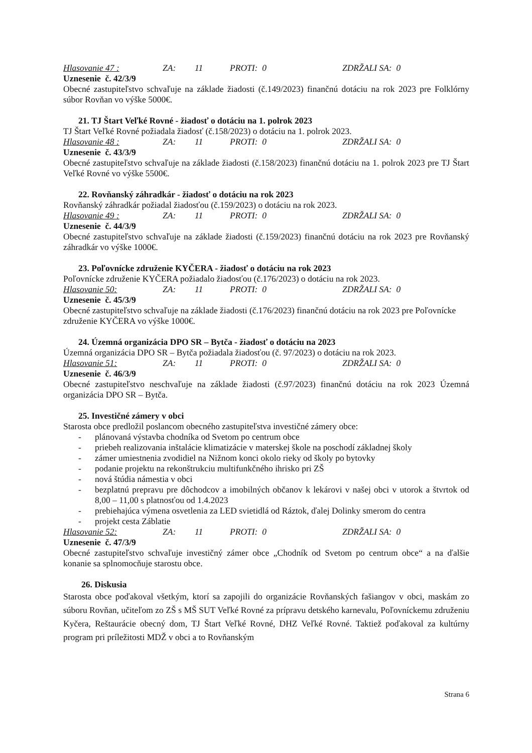Hlasovanie 47 : ZA: 11 PROTI: 0 ZDRŽALI SA: 0
Uznesenie č. 42/3/9
Obecné zastupiteľstvo schvaľuje na základe žiadosti (č.149/2023) finančnú dotáciu na rok 2023 pre Folklórny súbor Rovňan vo výške 5000€.
21. TJ Štart Veľké Rovné - žiadosť o dotáciu na 1. polrok 2023
TJ Štart Veľké Rovné požiadala žiadosť (č.158/2023) o dotáciu na 1. polrok 2023.
Hlasovanie 48 : ZA: 11 PROTI: 0 ZDRŽALI SA: 0
Uznesenie č. 43/3/9
Obecné zastupiteľstvo schvaľuje na základe žiadosti (č.158/2023) finančnú dotáciu na 1. polrok 2023 pre TJ Štart Veľké Rovné vo výške 5500€.
22. Rovňanský záhradkár - žiadosť o dotáciu na rok 2023
Rovňanský záhradkár požiadal žiadosťou (č.159/2023) o dotáciu na rok 2023.
Hlasovanie 49 : ZA: 11 PROTI: 0 ZDRŽALI SA: 0
Uznesenie č. 44/3/9
Obecné zastupiteľstvo schvaľuje na základe žiadosti (č.159/2023) finančnú dotáciu na rok 2023 pre Rovňanský záhradkár vo výške 1000€.
23. Poľovnícke združenie KYČERA - žiadosť o dotáciu na rok 2023
Poľovnícke združenie KYČERA požiadalo žiadosťou (č.176/2023) o dotáciu na rok 2023.
Hlasovanie 50: ZA: 11 PROTI: 0 ZDRŽALI SA: 0
Uznesenie č. 45/3/9
Obecné zastupiteľstvo schvaľuje na základe žiadosti (č.176/2023) finančnú dotáciu na rok 2023 pre Poľovnícke združenie KYČERA vo výške 1000€.
24. Územná organizácia DPO SR – Bytča - žiadosť o dotáciu na 2023
Územná organizácia DPO SR – Bytča požiadala žiadosťou (č. 97/2023) o dotáciu na rok 2023.
Hlasovanie 51: ZA: 11 PROTI: 0 ZDRŽALI SA: 0
Uznesenie č. 46/3/9
Obecné zastupiteľstvo neschvaľuje na základe žiadosti (č.97/2023) finančnú dotáciu na rok 2023 Územná organizácia DPO SR – Bytča.
25. Investičné zámery v obci
Starosta obce predložil poslancom obecného zastupiteľstva investičné zámery obce:
- plánovaná výstavba chodníka od Svetom po centrum obce
- priebeh realizovania inštalácie klimatizácie v materskej škole na poschodí základnej školy
- zámer umiestnenia zvodidiel na Nižnom konci okolo rieky od školy po bytovky
- podanie projektu na rekonštrukciu multifunkčného ihrisko pri ZŠ
- nová štúdia námestia v obci
- bezplatnú prepravu pre dôchodcov a imobilných občanov k lekárovi v našej obci v utorok a štvrtok od 8,00 – 11,00 s platnosťou od 1.4.2023
- prebiehajúca výmena osvetlenia za LED svietidlá od Ráztok, ďalej Dolinky smerom do centra
- projekt cesta Záblatie
Hlasovanie 52: ZA: 11 PROTI: 0 ZDRŽALI SA: 0
Uznesenie č. 47/3/9
Obecné zastupiteľstvo schvaľuje investičný zámer obce „Chodník od Svetom po centrum obce“ a na ďalšie konanie sa splnomocňuje starostu obce.
26. Diskusia
Starosta obce poďakoval všetkým, ktorí sa zapojili do organizácie Rovňanských fašiangov v obci, maskám zo súboru Rovňan, učiteľom zo ZŠ s MŠ SUT Veľké Rovné za prípravu detského karnevalu, Poľovníckemu združeniu Kyčera, Reštaurácie obecný dom, TJ Štart Veľké Rovné, DHZ Veľké Rovné. Taktiež poďakoval za kultúrny program pri príležitosti MDŽ v obci a to Rovňanským
Strana 6